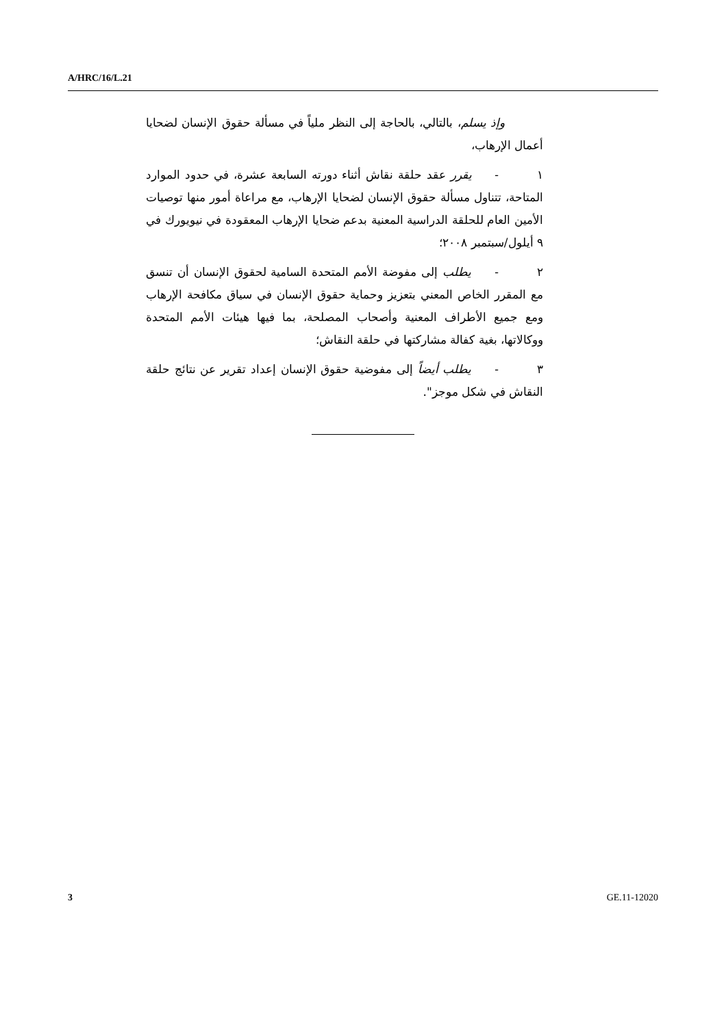A/HRC/16/L.21
وإذ يسلم، بالتالي، بالحاجة إلى النظر ملياً في مسألة حقوق الإنسان لضحايا أعمال الإرهاب،
١- يقرر عقد حلقة نقاش أثناء دورته السابعة عشرة، في حدود الموارد المتاحة، تتناول مسألة حقوق الإنسان لضحايا الإرهاب، مع مراعاة أمور منها توصيات الأمين العام للحلقة الدراسية المعنية بدعم ضحايا الإرهاب المعقودة في نيويورك في ٩ أيلول/سبتمبر ٢٠٠٨؛
٢- يطلب إلى مفوضة الأمم المتحدة السامية لحقوق الإنسان أن تنسق مع المقرر الخاص المعني بتعزيز وحماية حقوق الإنسان في سياق مكافحة الإرهاب ومع جميع الأطراف المعنية وأصحاب المصلحة، بما فيها هيئات الأمم المتحدة ووكالاتها، بغية كفالة مشاركتها في حلقة النقاش؛
٣- يطلب أيضاً إلى مفوضية حقوق الإنسان إعداد تقرير عن نتائج حلقة النقاش في شكل موجز".
3 GE.11-12020